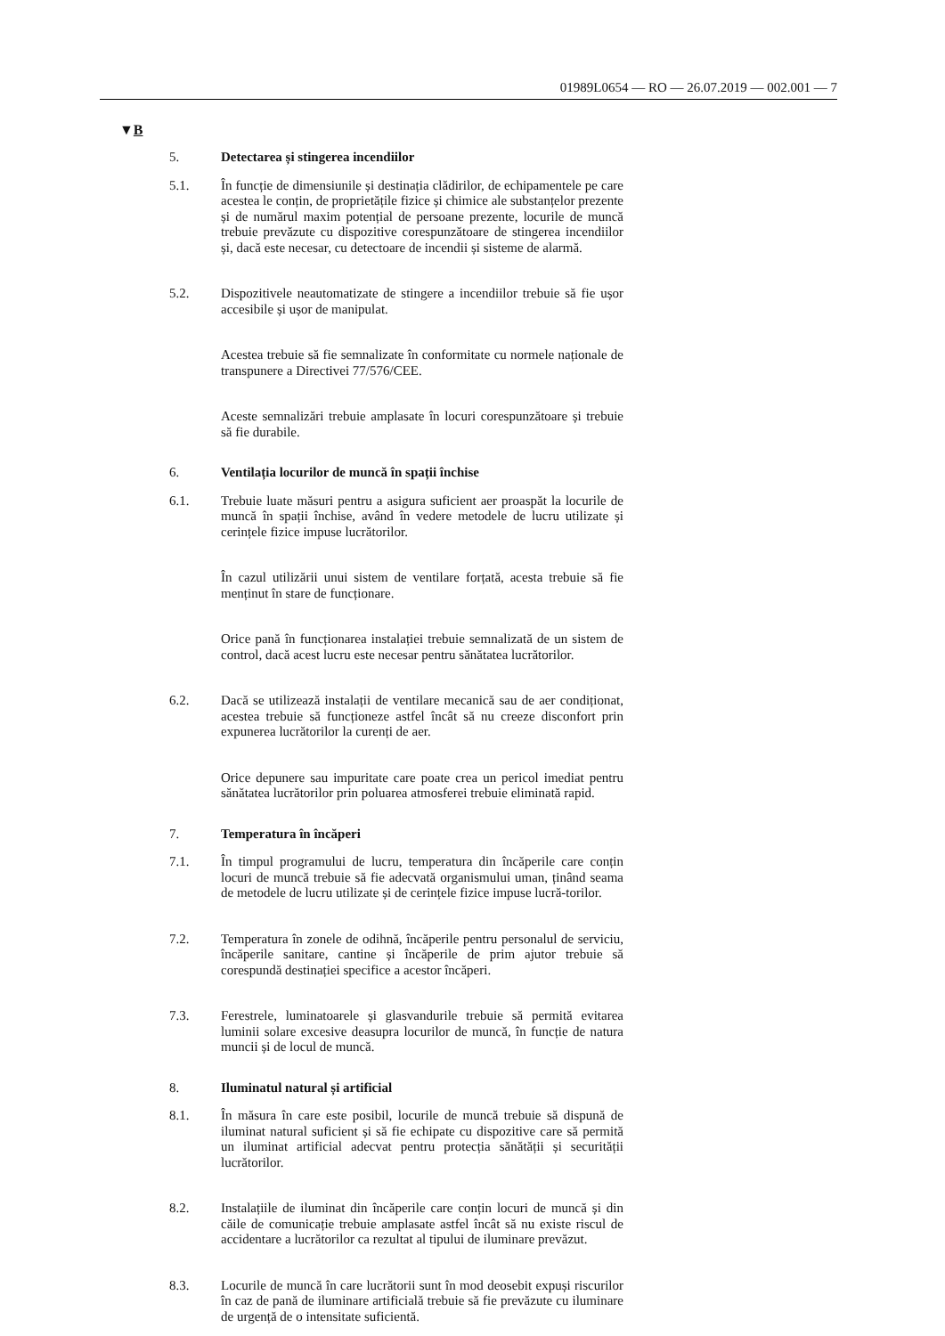01989L0654 — RO — 26.07.2019 — 002.001 — 7
▼B
5. Detectarea și stingerea incendiilor
5.1. În funcție de dimensiunile și destinația clădirilor, de echipamentele pe care acestea le conțin, de proprietățile fizice și chimice ale substanțelor prezente și de numărul maxim potențial de persoane prezente, locurile de muncă trebuie prevăzute cu dispozitive corespunzătoare de stingerea incendiilor și, dacă este necesar, cu detectoare de incendii și sisteme de alarmă.
5.2. Dispozitivele neautomatizate de stingere a incendiilor trebuie să fie ușor accesibile și ușor de manipulat.
Acestea trebuie să fie semnalizate în conformitate cu normele naționale de transpunere a Directivei 77/576/CEE.
Aceste semnalizări trebuie amplasate în locuri corespunzătoare și trebuie să fie durabile.
6. Ventilația locurilor de muncă în spații închise
6.1. Trebuie luate măsuri pentru a asigura suficient aer proaspăt la locurile de muncă în spații închise, având în vedere metodele de lucru utilizate și cerințele fizice impuse lucrătorilor.
În cazul utilizării unui sistem de ventilare forțată, acesta trebuie să fie menținut în stare de funcționare.
Orice pană în funcționarea instalației trebuie semnalizată de un sistem de control, dacă acest lucru este necesar pentru sănătatea lucrătorilor.
6.2. Dacă se utilizează instalații de ventilare mecanică sau de aer condiționat, acestea trebuie să funcționeze astfel încât să nu creeze disconfort prin expunerea lucrătorilor la curenți de aer.
Orice depunere sau impuritate care poate crea un pericol imediat pentru sănătatea lucrătorilor prin poluarea atmosferei trebuie eliminată rapid.
7. Temperatura în încăperi
7.1. În timpul programului de lucru, temperatura din încăperile care conțin locuri de muncă trebuie să fie adecvată organismului uman, ținând seama de metodele de lucru utilizate și de cerințele fizice impuse lucră-torilor.
7.2. Temperatura în zonele de odihnă, încăperile pentru personalul de serviciu, încăperile sanitare, cantine și încăperile de prim ajutor trebuie să corespundă destinației specifice a acestor încăperi.
7.3. Ferestrele, luminatoarele și glasvandurile trebuie să permită evitarea luminii solare excesive deasupra locurilor de muncă, în funcție de natura muncii și de locul de muncă.
8. Iluminatul natural și artificial
8.1. În măsura în care este posibil, locurile de muncă trebuie să dispună de iluminat natural suficient și să fie echipate cu dispozitive care să permită un iluminat artificial adecvat pentru protecția sănătății și securității lucrătorilor.
8.2. Instalațiile de iluminat din încăperile care conțin locuri de muncă și din căile de comunicație trebuie amplasate astfel încât să nu existe riscul de accidentare a lucrătorilor ca rezultat al tipului de iluminare prevăzut.
8.3. Locurile de muncă în care lucrătorii sunt în mod deosebit expuși riscurilor în caz de pană de iluminare artificială trebuie să fie prevăzute cu iluminare de urgență de o intensitate suficientă.